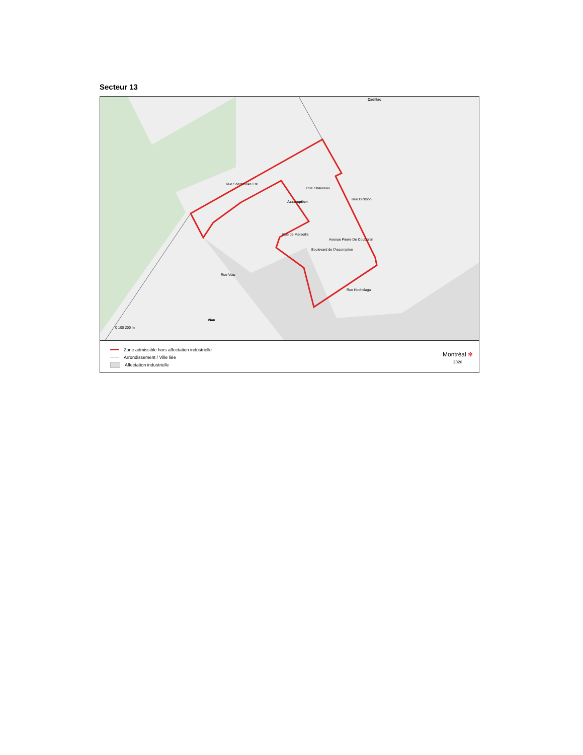Secteur 13
Cadillac
Assomption
Viau
0 100 200 m
Rue Sherbrooke Est
Rue Chauveau
Rue Dickson
Rue de Marseille
Boulevard de l'Assomption
Avenue Pierre-De Coubertin
Rue Viau
Rue Hochelaga
Zone admissible hors affectation industrielle
Arrondissement / Ville liée
Affectation industrielle
Montréal ✻
2020